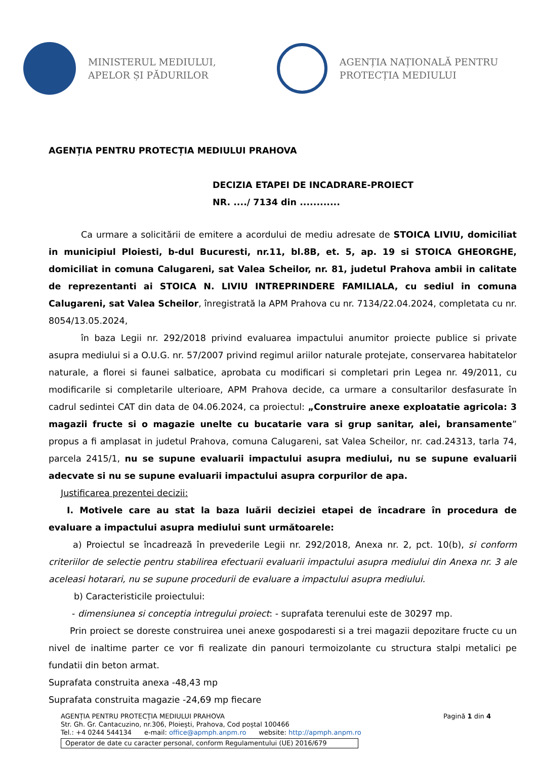MINISTERUL MEDIULUI,
APELOR ȘI PĂDURILOR
AGENȚIA NAȚIONALĂ PENTRU
PROTECȚIA MEDIULUI
AGENȚIA PENTRU PROTECȚIA MEDIULUI PRAHOVA
DECIZIA ETAPEI DE INCADRARE-PROIECT
NR. ..../ 7134 din ............
Ca urmare a solicitării de emitere a acordului de mediu adresate de STOICA LIVIU, domiciliat in municipiul Ploiesti, b-dul Bucuresti, nr.11, bl.8B, et. 5, ap. 19 si STOICA GHEORGHE, domiciliat in comuna Calugareni, sat Valea Scheilor, nr. 81, judetul Prahova ambii in calitate de reprezentanti ai STOICA N. LIVIU INTREPRINDERE FAMILIALA, cu sediul in comuna Calugareni, sat Valea Scheilor, înregistrată la APM Prahova cu nr. 7134/22.04.2024, completata cu nr. 8054/13.05.2024,
în baza Legii nr. 292/2018 privind evaluarea impactului anumitor proiecte publice si private asupra mediului si a O.U.G. nr. 57/2007 privind regimul ariilor naturale protejate, conservarea habitatelor naturale, a florei si faunei salbatice, aprobata cu modificari si completari prin Legea nr. 49/2011, cu modificarile si completarile ulterioare, APM Prahova decide, ca urmare a consultarilor desfasurate în cadrul sedintei CAT din data de 04.06.2024, ca proiectul: „Construire anexe exploatatie agricola: 3 magazii fructe si o magazie unelte cu bucatarie vara si grup sanitar, alei, bransamente” propus a fi amplasat in judetul Prahova, comuna Calugareni, sat Valea Scheilor, nr. cad.24313, tarla 74, parcela 2415/1, nu se supune evaluarii impactului asupra mediului, nu se supune evaluarii adecvate si nu se supune evaluarii impactului asupra corpurilor de apa.
Justificarea prezentei decizii:
I. Motivele care au stat la baza luării deciziei etapei de încadrare în procedura de evaluare a impactului asupra mediului sunt următoarele:
a) Proiectul se încadrează în prevederile Legii nr. 292/2018, Anexa nr. 2, pct. 10(b), si conform criteriilor de selectie pentru stabilirea efectuarii evaluarii impactului asupra mediului din Anexa nr. 3 ale aceleasi hotarari, nu se supune procedurii de evaluare a impactului asupra mediului.
b) Caracteristicile proiectului:
- dimensiunea si conceptia intregului proiect: - suprafata terenului este de 30297 mp.
Prin proiect se doreste construirea unei anexe gospodaresti si a trei magazii depozitare fructe cu un nivel de inaltime parter ce vor fi realizate din panouri termoizolante cu structura stalpi metalici pe fundatii din beton armat.
Suprafata construita anexa -48,43 mp
Suprafata construita magazie -24,69 mp fiecare
AGENȚIA PENTRU PROTECȚIA MEDIULUI PRAHOVA Pagină 1 din 4
Str. Gh. Gr. Cantacuzino, nr.306, Ploiești, Prahova, Cod poștal 100466
Tel.: +4 0244 544134 e-mail: office@apmph.anpm.ro website: http://apmph.anpm.ro
Operator de date cu caracter personal, conform Regulamentului (UE) 2016/679